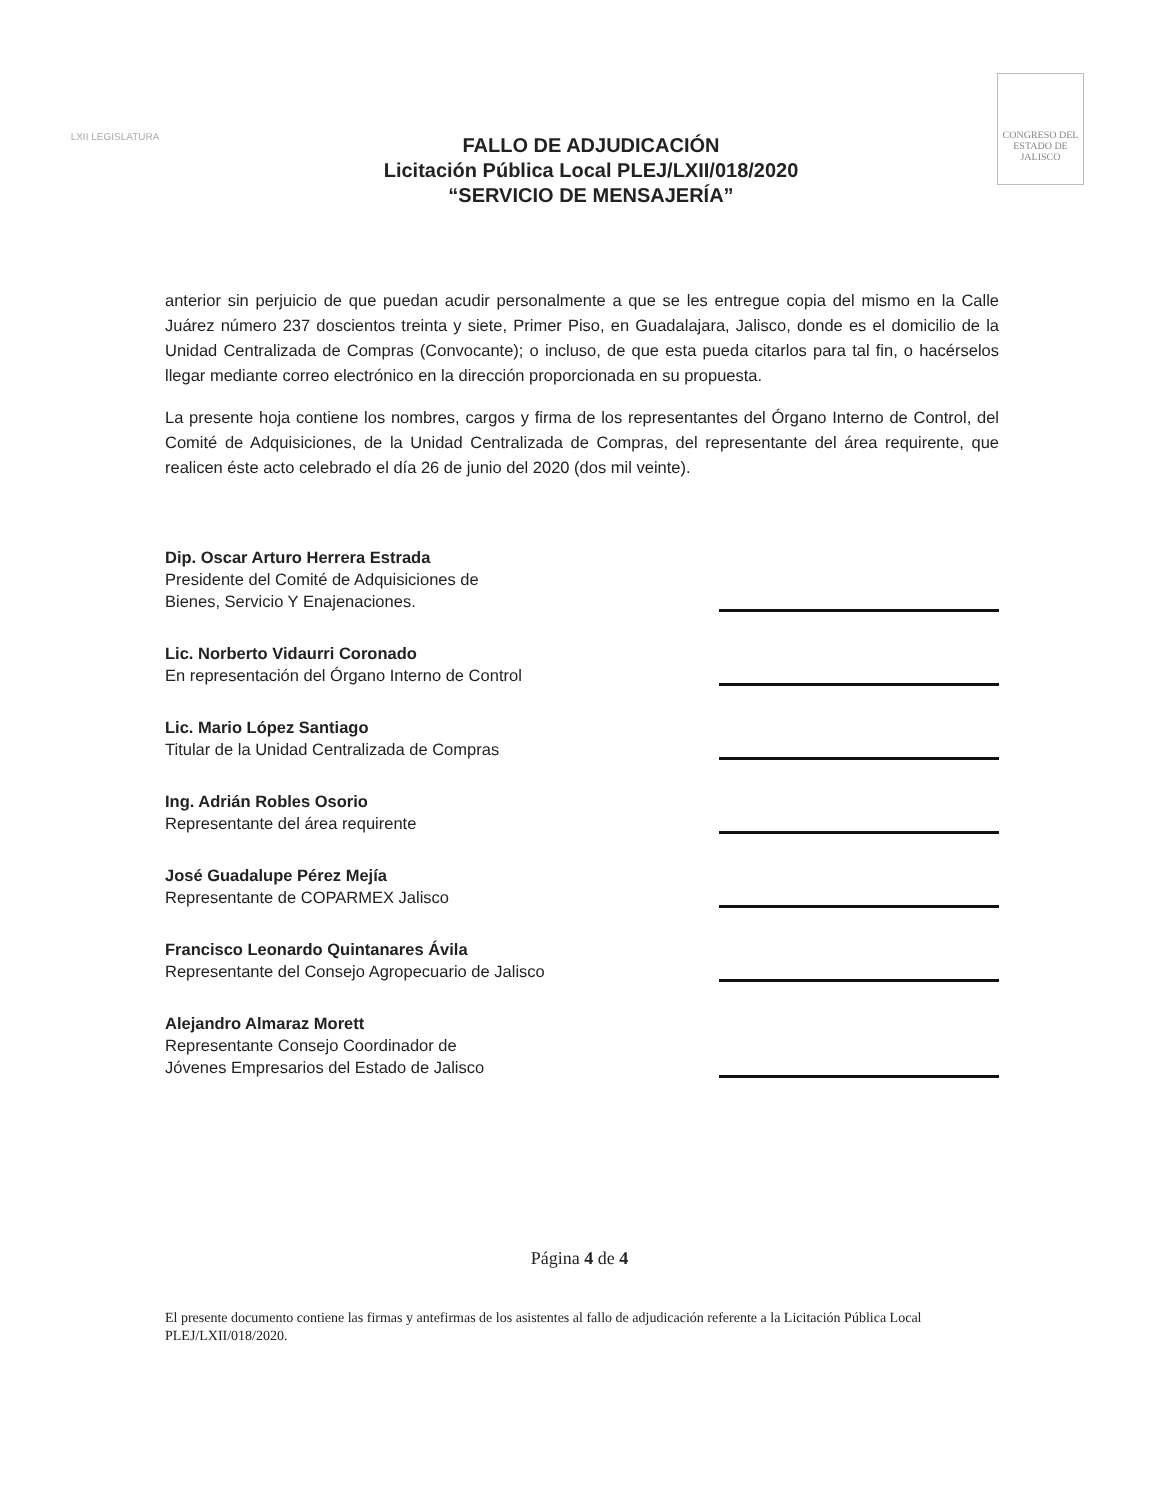LXII LEGISLATURA
FALLO DE ADJUDICACIÓN
Licitación Pública Local PLEJ/LXII/018/2020
“SERVICIO DE MENSAJERÍA”
CONGRESO DEL ESTADO DE JALISCO
anterior sin perjuicio de que puedan acudir personalmente a que se les entregue copia del mismo en la Calle Juárez número 237 doscientos treinta y siete, Primer Piso, en Guadalajara, Jalisco, donde es el domicilio de la Unidad Centralizada de Compras (Convocante); o incluso, de que esta pueda citarlos para tal fin, o hacérselos llegar mediante correo electrónico en la dirección proporcionada en su propuesta.
La presente hoja contiene los nombres, cargos y firma de los representantes del Órgano Interno de Control, del Comité de Adquisiciones, de la Unidad Centralizada de Compras, del representante del área requirente, que realicen éste acto celebrado el día 26 de junio del 2020 (dos mil veinte).
Dip. Oscar Arturo Herrera Estrada
Presidente del Comité de Adquisiciones de
Bienes, Servicio Y Enajenaciones.
Lic. Norberto Vidaurri Coronado
En representación del Órgano Interno de Control
Lic. Mario López Santiago
Titular de la Unidad Centralizada de Compras
Ing. Adrián Robles Osorio
Representante del área requirente
José Guadalupe Pérez Mejía
Representante de COPARMEX Jalisco
Francisco Leonardo Quintanares Ávila
Representante del Consejo Agropecuario de Jalisco
Alejandro Almaraz Morett
Representante Consejo Coordinador de
Jóvenes Empresarios del Estado de Jalisco
Página 4 de 4
El presente documento contiene las firmas y antefirmas de los asistentes al fallo de adjudicación referente a la Licitación Pública Local PLEJ/LXII/018/2020.